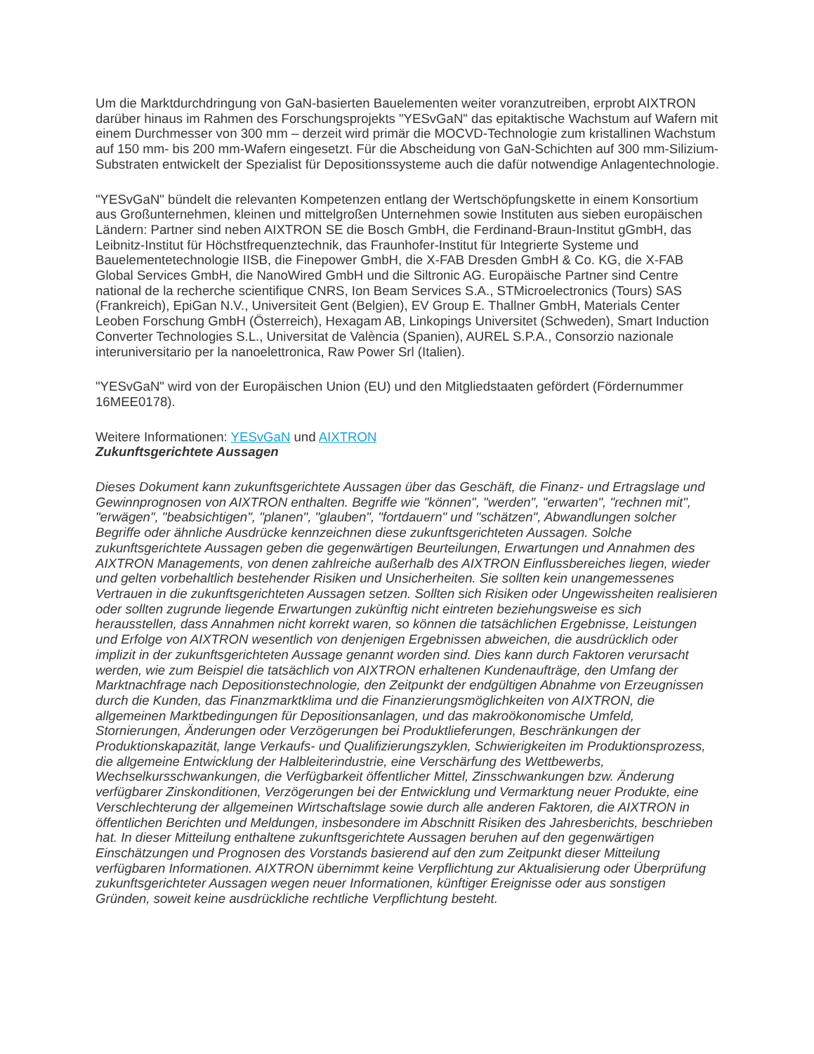Um die Marktdurchdringung von GaN-basierten Bauelementen weiter voranzutreiben, erprobt AIXTRON darüber hinaus im Rahmen des Forschungsprojekts "YESvGaN" das epitaktische Wachstum auf Wafern mit einem Durchmesser von 300 mm – derzeit wird primär die MOCVD-Technologie zum kristallinen Wachstum auf 150 mm- bis 200 mm-Wafern eingesetzt. Für die Abscheidung von GaN-Schichten auf 300 mm-Silizium-Substraten entwickelt der Spezialist für Depositionssysteme auch die dafür notwendige Anlagentechnologie.
"YESvGaN" bündelt die relevanten Kompetenzen entlang der Wertschöpfungskette in einem Konsortium aus Großunternehmen, kleinen und mittelgroßen Unternehmen sowie Instituten aus sieben europäischen Ländern: Partner sind neben AIXTRON SE die Bosch GmbH, die Ferdinand-Braun-Institut gGmbH, das Leibnitz-Institut für Höchstfrequenztechnik, das Fraunhofer-Institut für Integrierte Systeme und Bauelementetechnologie IISB, die Finepower GmbH, die X-FAB Dresden GmbH & Co. KG, die X-FAB Global Services GmbH, die NanoWired GmbH und die Siltronic AG. Europäische Partner sind Centre national de la recherche scientifique CNRS, Ion Beam Services S.A., STMicroelectronics (Tours) SAS (Frankreich), EpiGan N.V., Universiteit Gent (Belgien), EV Group E. Thallner GmbH, Materials Center Leoben Forschung GmbH (Österreich), Hexagam AB, Linkopings Universitet (Schweden), Smart Induction Converter Technologies S.L., Universitat de València (Spanien), AUREL S.P.A., Consorzio nazionale interuniversitario per la nanoelettronica, Raw Power Srl (Italien).
"YESvGaN" wird von der Europäischen Union (EU) und den Mitgliedstaaten gefördert (Fördernummer 16MEE0178).
Weitere Informationen: YESvGaN und AIXTRON
Zukunftsgerichtete Aussagen
Dieses Dokument kann zukunftsgerichtete Aussagen über das Geschäft, die Finanz- und Ertragslage und Gewinnprognosen von AIXTRON enthalten. Begriffe wie "können", "werden", "erwarten", "rechnen mit", "erwägen", "beabsichtigen", "planen", "glauben", "fortdauern" und "schätzen", Abwandlungen solcher Begriffe oder ähnliche Ausdrücke kennzeichnen diese zukunftsgerichteten Aussagen. Solche zukunftsgerichtete Aussagen geben die gegenwärtigen Beurteilungen, Erwartungen und Annahmen des AIXTRON Managements, von denen zahlreiche außerhalb des AIXTRON Einflussbereiches liegen, wieder und gelten vorbehaltlich bestehender Risiken und Unsicherheiten. Sie sollten kein unangemessenes Vertrauen in die zukunftsgerichteten Aussagen setzen. Sollten sich Risiken oder Ungewissheiten realisieren oder sollten zugrunde liegende Erwartungen zukünftig nicht eintreten beziehungsweise es sich herausstellen, dass Annahmen nicht korrekt waren, so können die tatsächlichen Ergebnisse, Leistungen und Erfolge von AIXTRON wesentlich von denjenigen Ergebnissen abweichen, die ausdrücklich oder implizit in der zukunftsgerichteten Aussage genannt worden sind. Dies kann durch Faktoren verursacht werden, wie zum Beispiel die tatsächlich von AIXTRON erhaltenen Kundenaufträge, den Umfang der Marktnachfrage nach Depositionstechnologie, den Zeitpunkt der endgültigen Abnahme von Erzeugnissen durch die Kunden, das Finanzmarktklima und die Finanzierungsmöglichkeiten von AIXTRON, die allgemeinen Marktbedingungen für Depositionsanlagen, und das makroökonomische Umfeld, Stornierungen, Änderungen oder Verzögerungen bei Produktlieferungen, Beschränkungen der Produktionskapazität, lange Verkaufs- und Qualifizierungszyklen, Schwierigkeiten im Produktionsprozess, die allgemeine Entwicklung der Halbleiterindustrie, eine Verschärfung des Wettbewerbs, Wechselkursschwankungen, die Verfügbarkeit öffentlicher Mittel, Zinsschwankungen bzw. Änderung verfügbarer Zinskonditionen, Verzögerungen bei der Entwicklung und Vermarktung neuer Produkte, eine Verschlechterung der allgemeinen Wirtschaftslage sowie durch alle anderen Faktoren, die AIXTRON in öffentlichen Berichten und Meldungen, insbesondere im Abschnitt Risiken des Jahresberichts, beschrieben hat. In dieser Mitteilung enthaltene zukunftsgerichtete Aussagen beruhen auf den gegenwärtigen Einschätzungen und Prognosen des Vorstands basierend auf den zum Zeitpunkt dieser Mitteilung verfügbaren Informationen. AIXTRON übernimmt keine Verpflichtung zur Aktualisierung oder Überprüfung zukunftsgerichteter Aussagen wegen neuer Informationen, künftiger Ereignisse oder aus sonstigen Gründen, soweit keine ausdrückliche rechtliche Verpflichtung besteht.